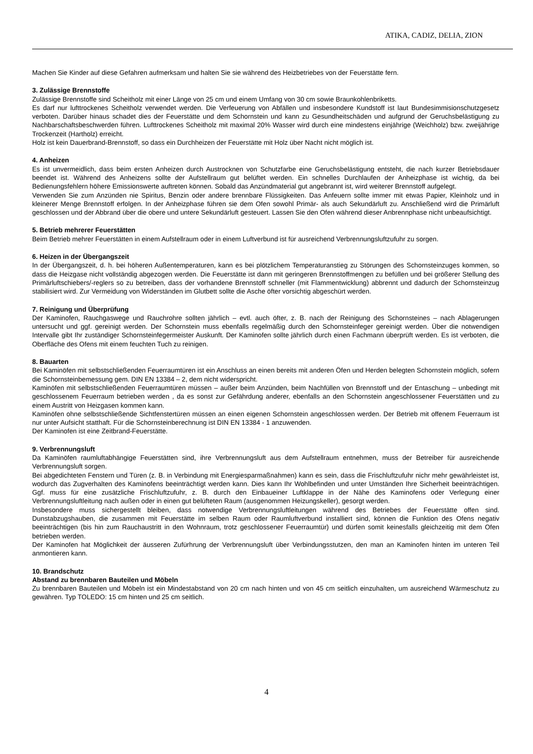ATIKA, CADIZ, DELIA, ZION
Machen Sie Kinder auf diese Gefahren aufmerksam und halten Sie sie während des Heizbetriebes von der Feuerstätte fern.
3. Zulässige Brennstoffe
Zulässige Brennstoffe sind Scheitholz mit einer Länge von 25 cm und einem Umfang von 30 cm sowie Braunkohlenbriketts.
Es darf nur lufttrockenes Scheitholz verwendet werden. Die Verfeuerung von Abfällen und insbesondere Kundstoff ist laut Bundesimmisionschutzgesetz verboten. Darüber hinaus schadet dies der Feuerstätte und dem Schornstein und kann zu Gesundheitschäden und aufgrund der Geruchsbelästigung zu Nachbarschaftsbeschwerden führen. Lufttrockenes Scheitholz mit maximal 20% Wasser wird durch eine mindestens einjährige (Weichholz) bzw. zweijährige Trockenzeit (Hartholz) erreicht.
Holz ist kein Dauerbrand-Brennstoff, so dass ein Durchheizen der Feuerstätte mit Holz über Nacht nicht möglich ist.
4. Anheizen
Es ist unvermeidlich, dass beim ersten Anheizen durch Austrocknen von Schutzfarbe eine Geruchsbelästigung entsteht, die nach kurzer Betriebsdauer beendet ist. Während des Anheizens sollte der Aufstellraum gut belüftet werden. Ein schnelles Durchlaufen der Anheizphase ist wichtig, da bei Bedienungsfehlern höhere Emissionswerte auftreten können. Sobald das Anzündmaterial gut angebrannt ist, wird weiterer Brennstoff aufgelegt.
Verwenden Sie zum Anzünden nie Spiritus, Benzin oder andere brennbare Flüssigkeiten. Das Anfeuern sollte immer mit etwas Papier, Kleinholz und in kleinerer Menge Brennstoff erfolgen. In der Anheizphase führen sie dem Ofen sowohl Primär- als auch Sekundärluft zu. Anschließend wird die Primärluft geschlossen und der Abbrand über die obere und untere Sekundärluft gesteuert. Lassen Sie den Ofen während dieser Anbrennphase nicht unbeaufsichtigt.
5. Betrieb mehrerer Feuerstätten
Beim Betrieb mehrer Feuerstätten in einem Aufstellraum oder in einem Luftverbund ist für ausreichend Verbrennungsluftzufuhr zu sorgen.
6. Heizen in der Übergangszeit
In der Übergangszeit, d. h. bei höheren Außentemperaturen, kann es bei plötzlichem Temperaturanstieg zu Störungen des Schornsteinzuges kommen, so dass die Heizgase nicht vollständig abgezogen werden. Die Feuerstätte ist dann mit geringeren Brennstoffmengen zu befüllen und bei größerer Stellung des Primärluftschiebers/-reglers so zu betreiben, dass der vorhandene Brennstoff schneller (mit Flammentwicklung) abbrennt und dadurch der Schornsteinzug stabilisiert wird. Zur Vermeidung von Widerständen im Glutbett sollte die Asche öfter vorsichtig abgeschürt werden.
7. Reinigung und Überprüfung
Der Kaminofen, Rauchgaswege und Rauchrohre sollten jährlich – evtl. auch öfter, z. B. nach der Reinigung des Schornsteines – nach Ablagerungen untersucht und ggf. gereinigt werden. Der Schornstein muss ebenfalls regelmäßig durch den Schornsteinfeger gereinigt werden. Über die notwendigen Intervalle gibt Ihr zuständiger Schornsteinfegermeister Auskunft. Der Kaminofen sollte jährlich durch einen Fachmann überprüft werden. Es ist verboten, die Oberfläche des Ofens mit einem feuchten Tuch zu reinigen.
8. Bauarten
Bei Kaminöfen mit selbstschließenden Feuerraumtüren ist ein Anschluss an einen bereits mit anderen Öfen und Herden belegten Schornstein möglich, sofern die Schornsteinbemessung gem. DIN EN 13384 – 2, dem nicht widerspricht.
Kaminöfen mit selbstschließenden Feuerraumtüren müssen – außer beim Anzünden, beim Nachfüllen von Brennstoff und der Entaschung – unbedingt mit geschlossenem Feuerraum betrieben werden , da es sonst zur Gefährdung anderer, ebenfalls an den Schornstein angeschlossener Feuerstätten und zu einem Austritt von Heizgasen kommen kann.
Kaminöfen ohne selbstschließende Sichtfenstertüren müssen an einen eigenen Schornstein angeschlossen werden. Der Betrieb mit offenem Feuerraum ist nur unter Aufsicht statthaft. Für die Schornsteinberechnung ist DIN EN 13384 - 1 anzuwenden.
Der Kaminofen ist eine Zeitbrand-Feuerstätte.
9. Verbrennungsluft
Da Kaminöfen raumluftabhängige Feuerstätten sind, ihre Verbrennungsluft aus dem Aufstellraum entnehmen, muss der Betreiber für ausreichende Verbrennungsluft sorgen.
Bei abgedichteten Fenstern und Türen (z. B. in Verbindung mit Energiesparmaßnahmen) kann es sein, dass die Frischluftzufuhr nichr mehr gewährleistet ist, wodurch das Zugverhalten des Kaminofens beeinträchtigt werden kann. Dies kann Ihr Wohlbefinden und unter Umständen Ihre Sicherheit beeinträchtigen. Ggf. muss für eine zusätzliche Frischluftzufuhr, z. B. durch den Einbaueiner Luftklappe in der Nähe des Kaminofens oder Verlegung einer Verbrennungsluftleitung nach außen oder in einen gut belüfteten Raum (ausgenommen Heizungskeller), gesorgt werden.
Insbesondere muss sichergestellt bleiben, dass notwendige Verbrennungsluftleitungen während des Betriebes der Feuerstätte offen sind. Dunstabzugshauben, die zusammen mit Feuerstätte im selben Raum oder Raumluftverbund installiert sind, können die Funktion des Ofens negativ beeinträchtigen (bis hin zum Rauchaustritt in den Wohnraum, trotz geschlossener Feuerraumtür) und dürfen somit keinesfalls gleichzeitig mit dem Ofen betrieben werden.
Der Kaminofen hat Möglichkeit der äusseren Zufürhrung der Verbrennungsluft über Verbindungsstutzen, den man an Kaminofen hinten im unteren Teil anmontieren kann.
10. Brandschutz
Abstand zu brennbaren Bauteilen und Möbeln
Zu brennbaren Bauteilen und Möbeln ist ein Mindestabstand von 20 cm nach hinten und von 45 cm seitlich einzuhalten, um ausreichend Wärmeschutz zu gewähren. Typ TOLEDO: 15 cm hinten und 25 cm seitlich.
4